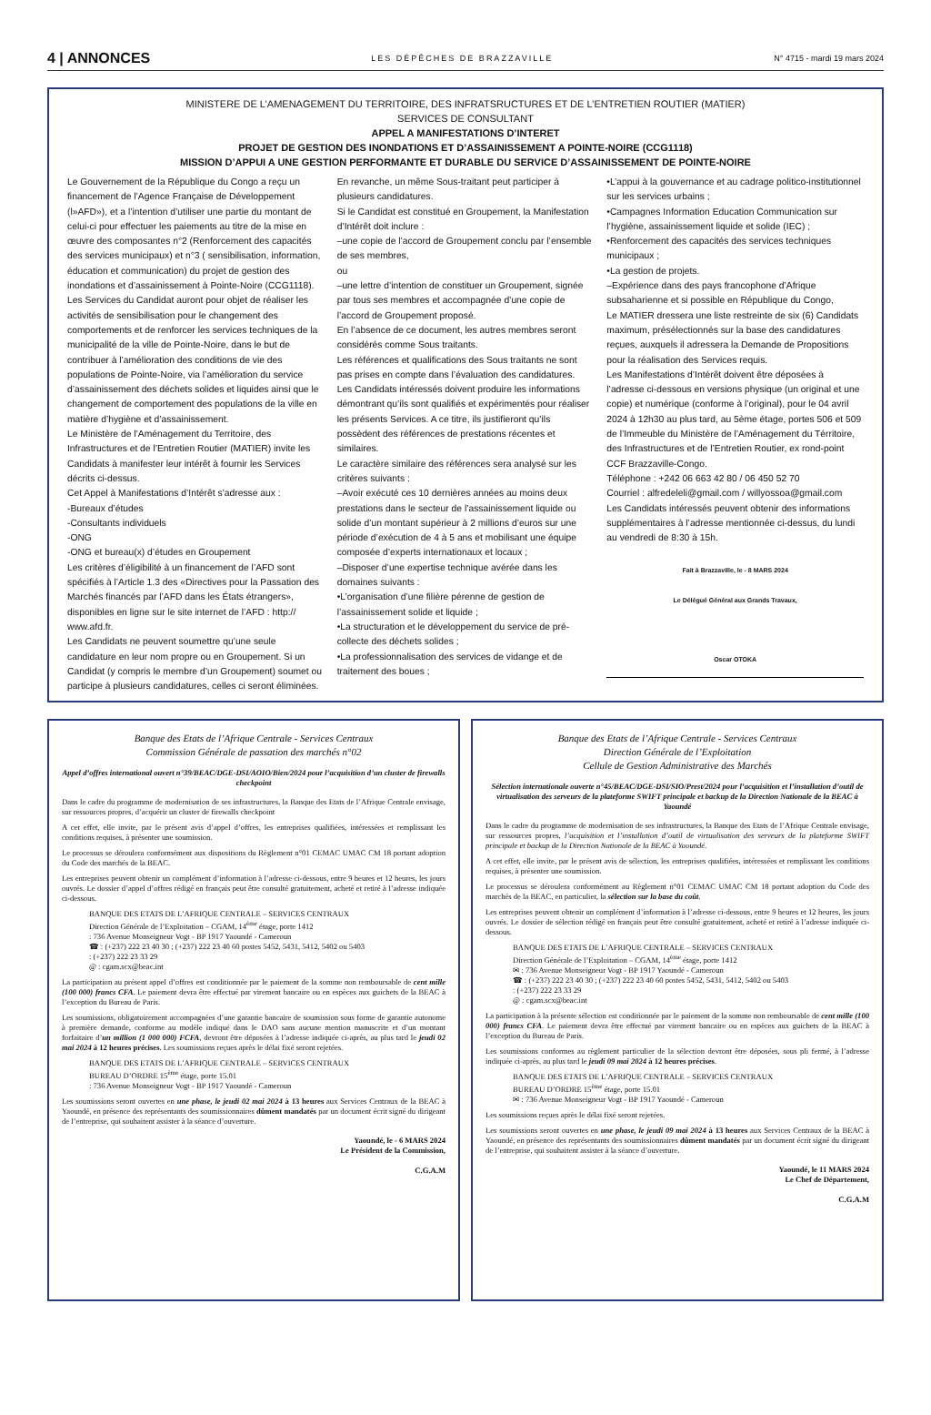4 | ANNONCES LES DÉPÊCHES DE BRAZZAVILLE N° 4715 - mardi 19 mars 2024
MINISTERE DE L’AMENAGEMENT DU TERRITOIRE, DES INFRATSRUCTURES ET DE L’ENTRETIEN ROUTIER (MATIER)
SERVICES DE CONSULTANT
APPEL A MANIFESTATIONS D’INTERET
PROJET DE GESTION DES INONDATIONS ET D’ASSAINISSEMENT A POINTE-NOIRE (CCG1118)
MISSION D’APPUI A UNE GESTION PERFORMANTE ET DURABLE DU SERVICE D’ASSAINISSEMENT DE POINTE-NOIRE
Le Gouvernement de la République du Congo a reçu un financement de l’Agence Française de Développement (l»AFD»), et a l’intention d’utiliser une partie du montant de celui-ci pour effectuer les paiements au titre de la mise en œuvre des composantes n°2 (Renforcement des capacités des services municipaux) et n°3 ( sensibilisation, information, éducation et communication) du projet de gestion des inondations et d’assainissement à Pointe-Noire (CCG1118).
Les Services du Candidat auront pour objet de réaliser les activités de sensibilisation pour le changement des comportements et de renforcer les services techniques de la municipalité de la ville de Pointe-Noire, dans le but de contribuer à l’amélioration des conditions de vie des populations de Pointe-Noire, via l’amélioration du service d’assainissement des déchets solides et liquides ainsi que le changement de comportement des populations de la ville en matière d’hygiène et d’assainissement.
Le Ministère de l’Aménagement du Territoire, des Infrastructures et de l’Entretien Routier (MATIER) invite les Candidats à manifester leur intérêt à fournir les Services décrits ci-dessus.
Cet Appel à Manifestations d’Intérêt s’adresse aux :
-Bureaux d’études
-Consultants individuels
-ONG
-ONG et bureau(x) d’études en Groupement
Les critères d’éligibilité à un financement de l’AFD sont spécifiés à l’Article 1.3 des «Directives pour la Passation des Marchés financés par l’AFD dans les États étrangers», disponibles en ligne sur le site internet de l’AFD : http:// www.afd.fr.
Les Candidats ne peuvent soumettre qu’une seule candidature en leur nom propre ou en Groupement. Si un Candidat (y compris le membre d’un Groupement) soumet ou participe à plusieurs candidatures, celles ci seront éliminées. En revanche, un même Sous-traitant peut participer à plusieurs candidatures.
Si le Candidat est constitué en Groupement, la Manifestation d’Intérêt doit inclure :
–une copie de l’accord de Groupement conclu par l’ensemble de ses membres,
ou
–une lettre d’intention de constituer un Groupement, signée par tous ses membres et accompagnée d’une copie de l’accord de Groupement proposé.
En l’absence de ce document, les autres membres seront considérés comme Sous traitants.
Les références et qualifications des Sous traitants ne sont pas prises en compte dans l’évaluation des candidatures.
Les Candidats intéressés doivent produire les informations démontrant qu’ils sont qualifiés et expérimentés pour réaliser les présents Services. A ce titre, ils justifieront qu’ils possèdent des références de prestations récentes et similaires.
Le caractère similaire des références sera analysé sur les critères suivants :
–Avoir exécuté ces 10 dernières années au moins deux prestations dans le secteur de l’assainissement liquide ou solide d’un montant supérieur à 2 millions d’euros sur une période d’exécution de 4 à 5 ans et mobilisant une équipe composée d’experts internationaux et locaux ;
–Disposer d’une expertise technique avérée dans les domaines suivants :
•L’organisation d’une filière pérenne de gestion de l’assainissement solide et liquide ;
•La structuration et le développement du service de pré-collecte des déchets solides ;
•La professionnalisation des services de vidange et de traitement des boues ;
•L’appui à la gouvernance et au cadrage politico-institutionnel sur les services urbains ;
•Campagnes Information Education Communication sur l’hygiène, assainissement liquide et solide (IEC) ;
•Renforcement des capacités des services techniques municipaux ;
•La gestion de projets.
–Expérience dans des pays francophone d’Afrique subsaharienne et si possible en République du Congo,
Le MATIER dressera une liste restreinte de six (6) Candidats maximum, présélectionnés sur la base des candidatures reçues, auxquels il adressera la Demande de Propositions pour la réalisation des Services requis.
Les Manifestations d’Intérêt doivent être déposées à l’adresse ci-dessous en versions physique (un original et une copie) et numérique (conforme à l’original), pour le 04 avril 2024 à 12h30 au plus tard, au 5ème étage, portes 506 et 509 de l’Immeuble du Ministère de l’Aménagement du Térritoire, des Infrastructures et de l’Entretien Routier, ex rond-point CCF Brazzaville-Congo.
Téléphone : +242 06 663 42 80 / 06 450 52 70
Courriel : alfredeleli@gmail.com / willyossoa@gmail.com
Les Candidats intéressés peuvent obtenir des informations supplémentaires à l’adresse mentionnée ci-dessus, du lundi au vendredi de 8:30 à 15h.
Fait à Brazzaville, le - 8 MARS 2024
Le Délégué Général aux Grands Travaux,
Oscar OTOKA
Banque des Etats de l’Afrique Centrale - Services Centraux
Commission Générale de passation des marchés n°02
Appel d’offres international ouvert n°39/BEAC/DGE-DSI/AOIO/Bien/2024 pour l’acquisition d’un cluster de firewalls checkpoint
Dans le cadre du programme de modernisation de ses infrastructures, la Banque des Etats de l’Afrique Centrale envisage, sur ressources propres, d’acquérir un cluster de firewalls checkpoint
A cet effet, elle invite, par le présent avis d’appel d’offres, les entreprises qualifiées, intéressées et remplissant les conditions requises, à présenter une soumission.
Le processus se déroulera conformément aux dispositions du Règlement n°01 CEMAC UMAC CM 18 portant adoption du Code des marchés de la BEAC.
Les entreprises peuvent obtenir un complément d’information à l’adresse ci-dessous, entre 9 heures et 12 heures, les jours ouvrés. Le dossier d’appel d’offres rédigé en français peut être consulté gratuitement, acheté et retiré à l’adresse indiquée ci-dessous.
BANQUE DES ETATS DE L’AFRIQUE CENTRALE – SERVICES CENTRAUX
Direction Générale de l’Exploitation – CGAM, 14<sup>ème</sup> étage, porte 1412
: 736 Avenue Monseigneur Vogt - BP 1917 Yaoundé - Cameroun
☎ : (+237) 222 23 40 30 ; (+237) 222 23 40 60 postes 5452, 5431, 5412, 5402 ou 5403
: (+237) 222 23 33 29
@ : cgam.scx@beac.int
La participation au présent appel d’offres est conditionnée par le paiement de la somme non remboursable de cent mille (100 000) francs CFA. Le paiement devra être effectué par virement bancaire ou en espèces aux guichets de la BEAC à l’exception du Bureau de Paris.
Les soumissions, obligatoirement accompagnées d’une garantie bancaire de soumission sous forme de garantie autonome à première demande, conforme au modèle indiqué dans le DAO sans aucune mention manuscrite et d’un montant forfaitaire d’un million (1 000 000) FCFA, devront être déposées à l’adresse indiquée ci-après, au plus tard le jeudi 02 mai 2024 à 12 heures précises. Les soumissions reçues après le délai fixé seront rejetées.
BANQUE DES ETATS DE L’AFRIQUE CENTRALE – SERVICES CENTRAUX
BUREAU D’ORDRE 15<sup>ème</sup> étage, porte 15.01
: 736 Avenue Monseigneur Vogt - BP 1917 Yaoundé - Cameroun
Les soumissions seront ouvertes en une phase, le jeudi 02 mai 2024 à 13 heures aux Services Centraux de la BEAC à Yaoundé, en présence des représentants des soumissionnaires dûment mandatés par un document écrit signé du dirigeant de l’entreprise, qui souhaitent assister à la séance d’ouverture.
Yaoundé, le - 6 MARS 2024
Le Président de la Commission,
C.G.A.M
Banque des Etats de l’Afrique Centrale - Services Centraux
Direction Générale de l’Exploitation
Cellule de Gestion Administrative des Marchés
Sélection internationale ouverte n°45/BEAC/DGE-DSI/SIO/Prest/2024 pour l’acquisition et l’installation d’outil de virtualisation des serveurs de la plateforme SWIFT principale et backup de la Direction Nationale de la BEAC à Yaoundé
Dans le cadre du programme de modernisation de ses infrastructures, la Banque des Etats de l’Afrique Centrale envisage, sur ressources propres, l’acquisition et l’installation d’outil de virtualisation des serveurs de la plateforme SWIFT principale et backup de la Direction Nationale de la BEAC à Yaoundé.
A cet effet, elle invite, par le présent avis de sélection, les entreprises qualifiées, intéressées et remplissant les conditions requises, à présenter une soumission.
Le processus se déroulera conformément au Règlement n°01 CEMAC UMAC CM 18 portant adoption du Code des marchés de la BEAC, en particulier, la sélection sur la base du coût.
Les entreprises peuvent obtenir un complément d’information à l’adresse ci-dessous, entre 9 heures et 12 heures, les jours ouvrés. Le dossier de sélection rédigé en français peut être consulté gratuitement, acheté et retiré à l’adresse indiquée ci-dessous.
BANQUE DES ETATS DE L’AFRIQUE CENTRALE – SERVICES CENTRAUX
Direction Générale de l’Exploitation – CGAM, 14<sup>ème</sup> étage, porte 1412
✉ : 736 Avenue Monseigneur Vogt - BP 1917 Yaoundé - Cameroun
☎ : (+237) 222 23 40 30 ; (+237) 222 23 40 60 postes 5452, 5431, 5412, 5402 ou 5403
: (+237) 222 23 33 29
@ : cgam.scx@beac.int
La participation à la présente sélection est conditionnée par le paiement de la somme non remboursable de cent mille (100 000) francs CFA. Le paiement devra être effectué par virement bancaire ou en espèces aux guichets de la BEAC à l’exception du Bureau de Paris.
Les soumissions conformes au règlement particulier de la sélection devront être déposées, sous pli fermé, à l’adresse indiquée ci-après, au plus tard le jeudi 09 mai 2024 à 12 heures précises.
BANQUE DES ETATS DE L’AFRIQUE CENTRALE – SERVICES CENTRAUX
BUREAU D’ORDRE 15<sup>ème</sup> étage, porte 15.01
✉ : 736 Avenue Monseigneur Vogt - BP 1917 Yaoundé - Cameroun
Les soumissions reçues après le délai fixé seront rejetées.
Les soumissions seront ouvertes en une phase, le jeudi 09 mai 2024 à 13 heures aux Services Centraux de la BEAC à Yaoundé, en présence des représentants des soumissionnaires dûment mandatés par un document écrit signé du dirigeant de l’entreprise, qui souhaitent assister à la séance d’ouverture.
Yaoundé, le 11 MARS 2024
Le Chef de Département,
C.G.A.M